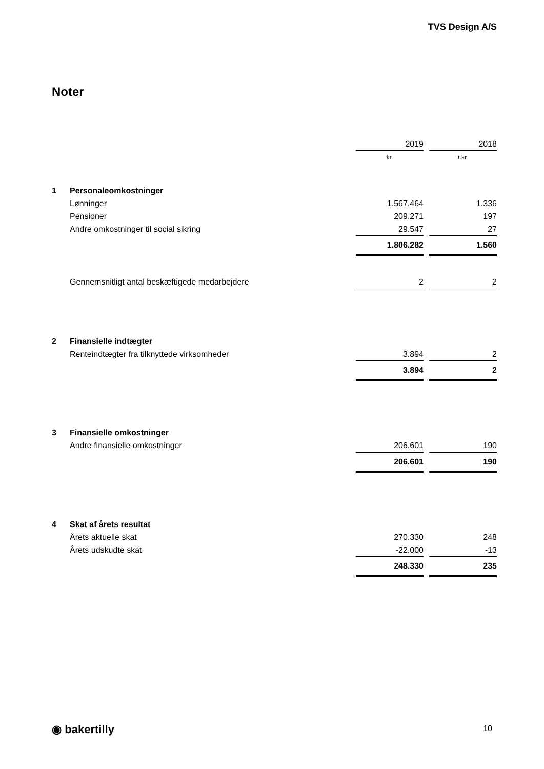TVS Design A/S
Noter
| | | 2019 | | 2018 |
| | | kr. | | t.kr. |
| 1 | Personaleomkostninger | | | |
| | Lønninger | 1.567.464 | | 1.336 |
| | Pensioner | 209.271 | | 197 |
| | Andre omkostninger til social sikring | 29.547 | | 27 |
| | | 1.806.282 | | 1.560 |
| | Gennemsnitligt antal beskæftigede medarbejdere | 2 | | 2 |
| 2 | Finansielle indtægter | | | |
| | Renteindtægter fra tilknyttede virksomheder | 3.894 | | 2 |
| | | 3.894 | | 2 |
| 3 | Finansielle omkostninger | | | |
| | Andre finansielle omkostninger | 206.601 | | 190 |
| | | 206.601 | | 190 |
| 4 | Skat af årets resultat | | | |
| | Årets aktuelle skat | 270.330 | | 248 |
| | Årets udskudte skat | -22.000 | | -13 |
| | | 248.330 | | 235 |
◉ bakertilly 10